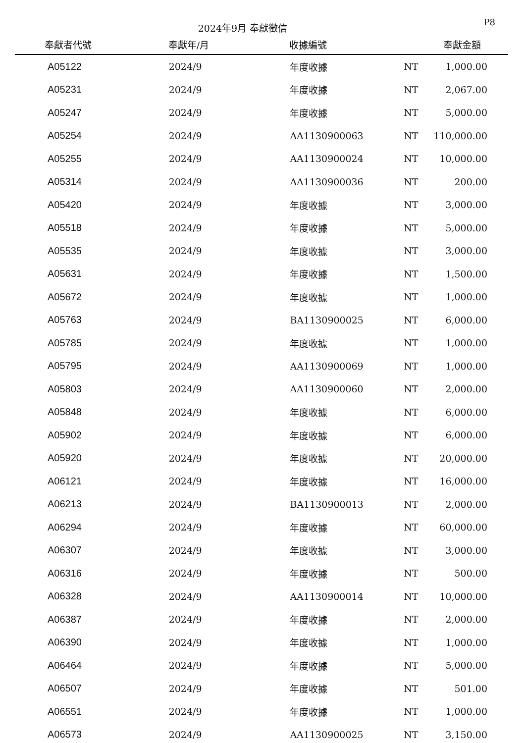2024年9月 奉獻徵信
P8
| 奉獻者代號 | 奉獻年/月 | 收據編號 | | 奉獻金額 |
| --- | --- | --- | --- | --- |
| A05122 | 2024/9 | 年度收據 | NT | 1,000.00 |
| A05231 | 2024/9 | 年度收據 | NT | 2,067.00 |
| A05247 | 2024/9 | 年度收據 | NT | 5,000.00 |
| A05254 | 2024/9 | AA1130900063 | NT | 110,000.00 |
| A05255 | 2024/9 | AA1130900024 | NT | 10,000.00 |
| A05314 | 2024/9 | AA1130900036 | NT | 200.00 |
| A05420 | 2024/9 | 年度收據 | NT | 3,000.00 |
| A05518 | 2024/9 | 年度收據 | NT | 5,000.00 |
| A05535 | 2024/9 | 年度收據 | NT | 3,000.00 |
| A05631 | 2024/9 | 年度收據 | NT | 1,500.00 |
| A05672 | 2024/9 | 年度收據 | NT | 1,000.00 |
| A05763 | 2024/9 | BA1130900025 | NT | 6,000.00 |
| A05785 | 2024/9 | 年度收據 | NT | 1,000.00 |
| A05795 | 2024/9 | AA1130900069 | NT | 1,000.00 |
| A05803 | 2024/9 | AA1130900060 | NT | 2,000.00 |
| A05848 | 2024/9 | 年度收據 | NT | 6,000.00 |
| A05902 | 2024/9 | 年度收據 | NT | 6,000.00 |
| A05920 | 2024/9 | 年度收據 | NT | 20,000.00 |
| A06121 | 2024/9 | 年度收據 | NT | 16,000.00 |
| A06213 | 2024/9 | BA1130900013 | NT | 2,000.00 |
| A06294 | 2024/9 | 年度收據 | NT | 60,000.00 |
| A06307 | 2024/9 | 年度收據 | NT | 3,000.00 |
| A06316 | 2024/9 | 年度收據 | NT | 500.00 |
| A06328 | 2024/9 | AA1130900014 | NT | 10,000.00 |
| A06387 | 2024/9 | 年度收據 | NT | 2,000.00 |
| A06390 | 2024/9 | 年度收據 | NT | 1,000.00 |
| A06464 | 2024/9 | 年度收據 | NT | 5,000.00 |
| A06507 | 2024/9 | 年度收據 | NT | 501.00 |
| A06551 | 2024/9 | 年度收據 | NT | 1,000.00 |
| A06573 | 2024/9 | AA1130900025 | NT | 3,150.00 |